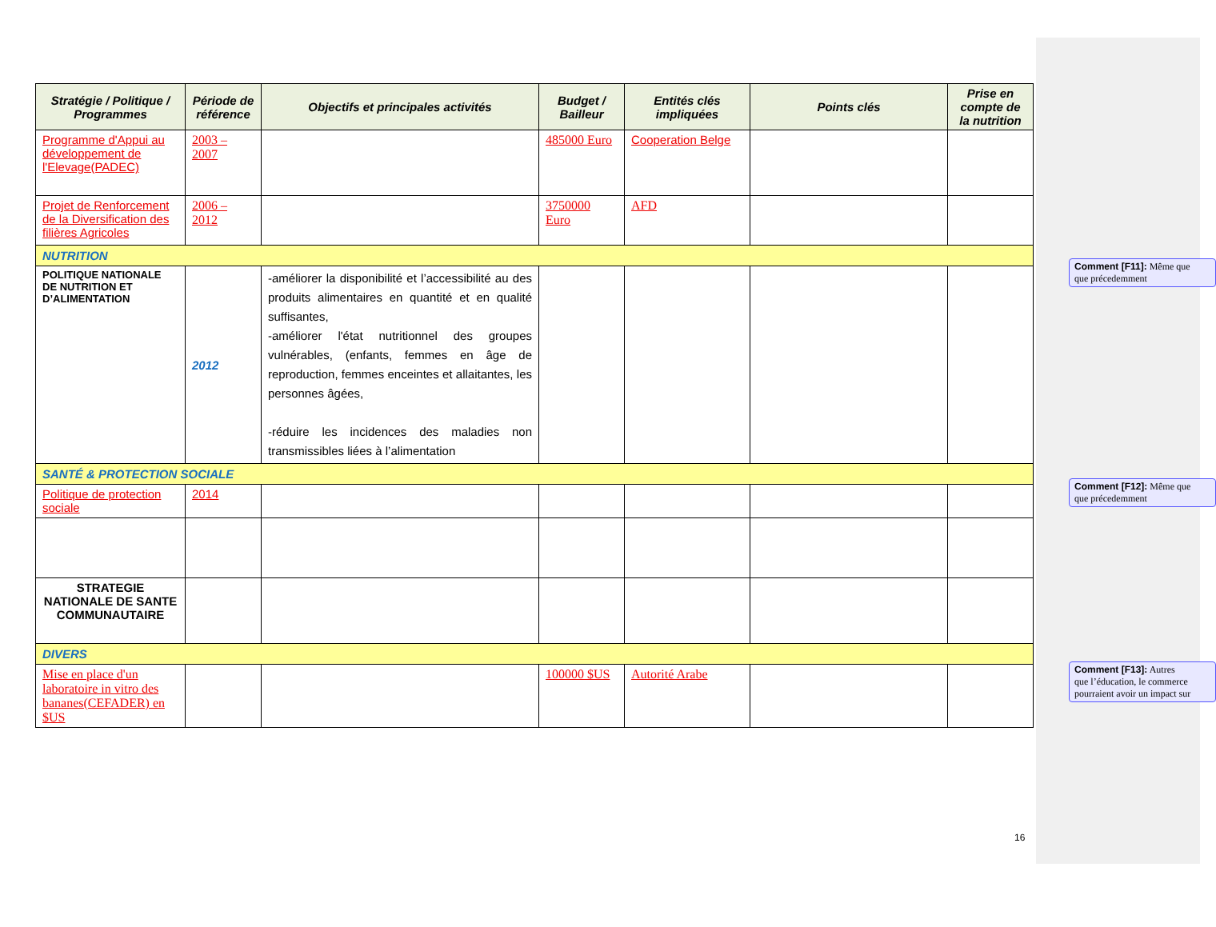| Stratégie / Politique / Programmes | Période de référence | Objectifs et principales activités | Budget / Bailleur | Entités clés impliquées | Points clés | Prise en compte de la nutrition |
| --- | --- | --- | --- | --- | --- | --- |
| Programme d'Appui au développement de l'Elevage(PADEC) | 2003 – 2007 | | 485000 Euro | Cooperation Belge | | |
| Projet de Renforcement de la Diversification des filières Agricoles | 2006 – 2012 | | 3750000 Euro | AFD | | |
| NUTRITION | | | | | | |
| POLITIQUE NATIONALE DE NUTRITION ET D’ALIMENTATION | 2012 | -améliorer la disponibilité et l’accessibilité au des produits alimentaires en quantité et en qualité suffisantes, -améliorer l'état nutritionnel des groupes vulnérables, (enfants, femmes en âge de reproduction, femmes enceintes et allaitantes, les personnes âgées, -réduire les incidences des maladies non transmissibles liées à l’alimentation | | | | |
| SANTÉ & PROTECTION SOCIALE | | | | | | |
| Politique de protection sociale | 2014 | | | | | |
| STRATEGIE NATIONALE DE SANTE COMMUNAUTAIRE | | | | | | |
| DIVERS | | | | | | |
| Mise en place d'un laboratoire in vitro des bananes(CEFADER) en $US | | | 100000 $US | Autorité Arabe | | |
16
Comment [F11]: Même que
que précedemment
Comment [F12]: Même que
que précedemment
Comment [F13]: Autres
que l’éducation, le commerce
pourraient avoir un impact sur